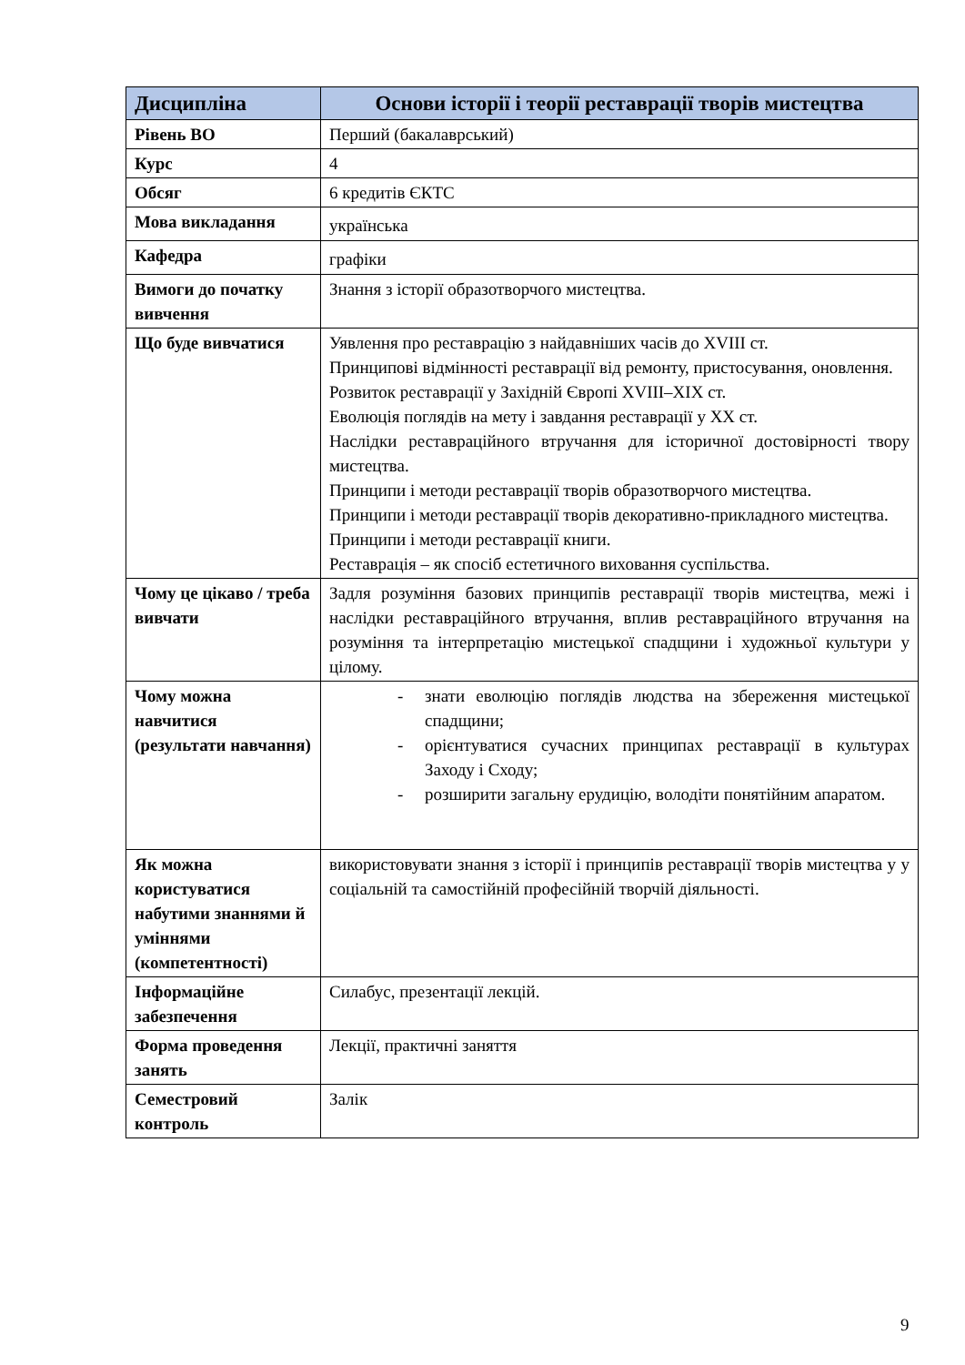| Дисципліна | Основи історії і теорії реставрації творів мистецтва |
| --- | --- |
| Рівень ВО | Перший (бакалаврський) |
| Курс | 4 |
| Обсяг | 6 кредитів ЄКТС |
| Мова викладання | українська |
| Кафедра | графіки |
| Вимоги до початку вивчення | Знання з історії образотворчого мистецтва. |
| Що буде вивчатися | Уявлення про реставрацію з найдавніших часів до XVIII ст. Принципові відмінності реставрації від ремонту, пристосування, оновлення. Розвиток реставрації у Західній Європі XVIII–XIX ст. Еволюція поглядів на мету і завдання реставрації у XX ст. Наслідки реставраційного втручання для історичної достовірності твору мистецтва. Принципи і методи реставрації творів образотворчого мистецтва. Принципи і методи реставрації творів декоративно-прикладного мистецтва. Принципи і методи реставрації книги. Реставрація – як спосіб естетичного виховання суспільства. |
| Чому це цікаво / треба вивчати | Задля розуміння базових принципів реставрації творів мистецтва, межі і наслідки реставраційного втручання, вплив реставраційного втручання на розуміння та інтерпретацію мистецької спадщини і художньої культури у цілому. |
| Чому можна навчитися (результати навчання) | - знати еволюцію поглядів людства на збереження мистецької спадщини; - орієнтуватися сучасних принципах реставрації в культурах Заходу і Сходу; - розширити загальну ерудицію, володіти понятійним апаратом. |
| Як можна користуватися набутими знаннями й уміннями (компетентності) | використовувати знання з історії і принципів реставрації творів мистецтва у у соціальній та самостійній професійній творчій діяльності. |
| Інформаційне забезпечення | Силабус, презентації лекцій. |
| Форма проведення занять | Лекції, практичні заняття |
| Семестровий контроль | Залік |
9